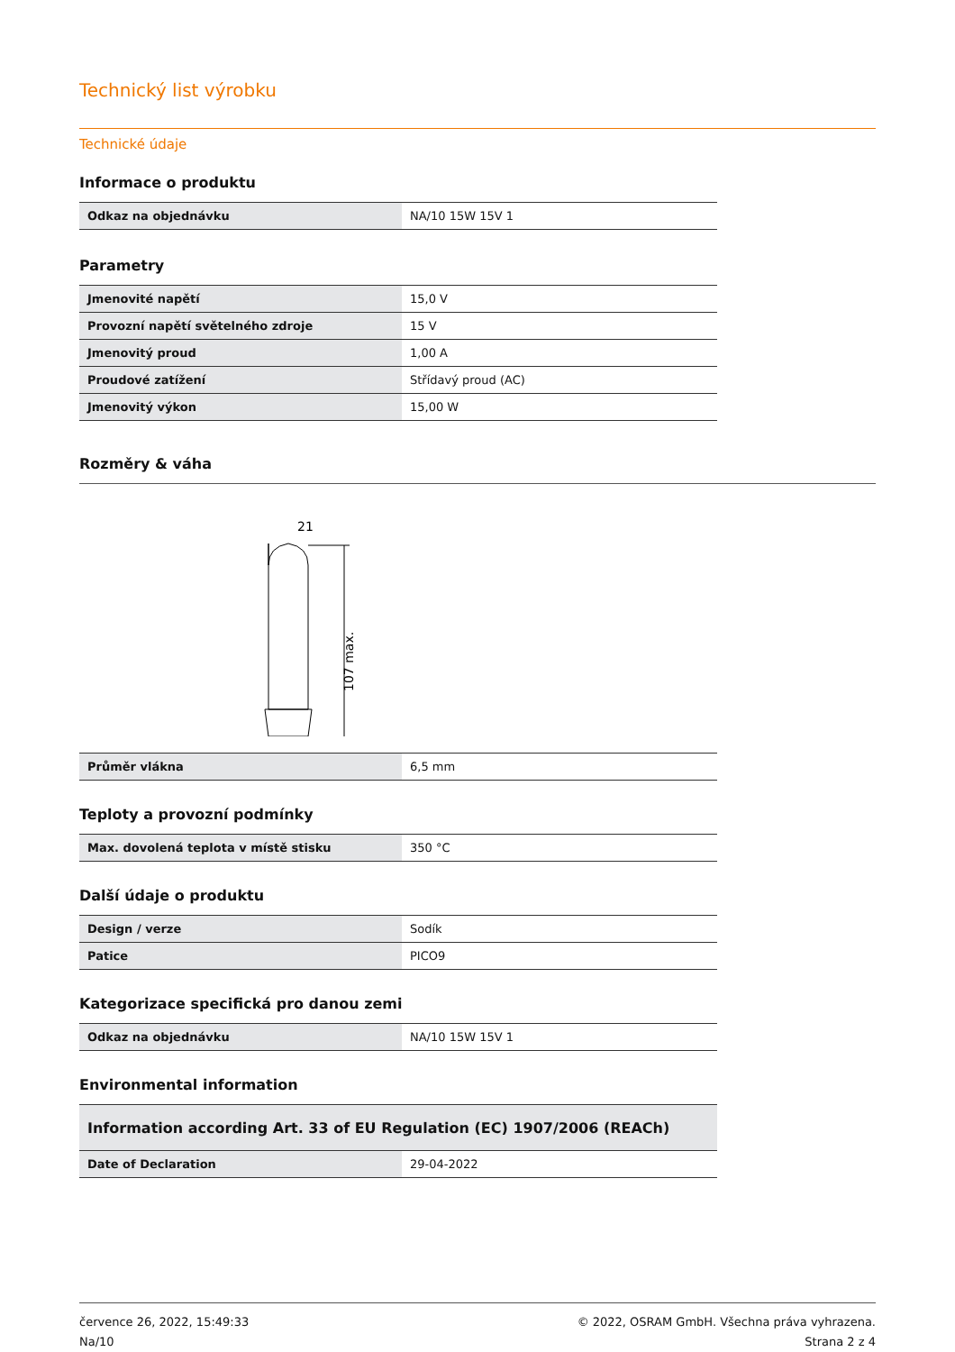Technický list výrobku
Technické údaje
Informace o produktu
| Odkaz na objednávku | NA/10 15W 15V 1 |
Parametry
| Jmenovité napětí | 15,0 V |
| Provozní napětí světelného zdroje | 15 V |
| Jmenovitý proud | 1,00 A |
| Proudové zatížení | Střídavý proud (AC) |
| Jmenovitý výkon | 15,00 W |
Rozměry & váha
21
107 max.
| Průměr vlákna | 6,5 mm |
Teploty a provozní podmínky
| Max. dovolená teplota v místě stisku | 350 °C |
Další údaje o produktu
| Design / verze | Sodík |
| Patice | PICO9 |
Kategorizace specifická pro danou zemi
| Odkaz na objednávku | NA/10 15W 15V 1 |
Environmental information
| Information according Art. 33 of EU Regulation (EC) 1907/2006 (REACh) | |
| --- | --- |
| Date of Declaration | 29-04-2022 |
července 26, 2022, 15:49:33
Na/10
© 2022, OSRAM GmbH. Všechna práva vyhrazena.
Strana 2 z 4